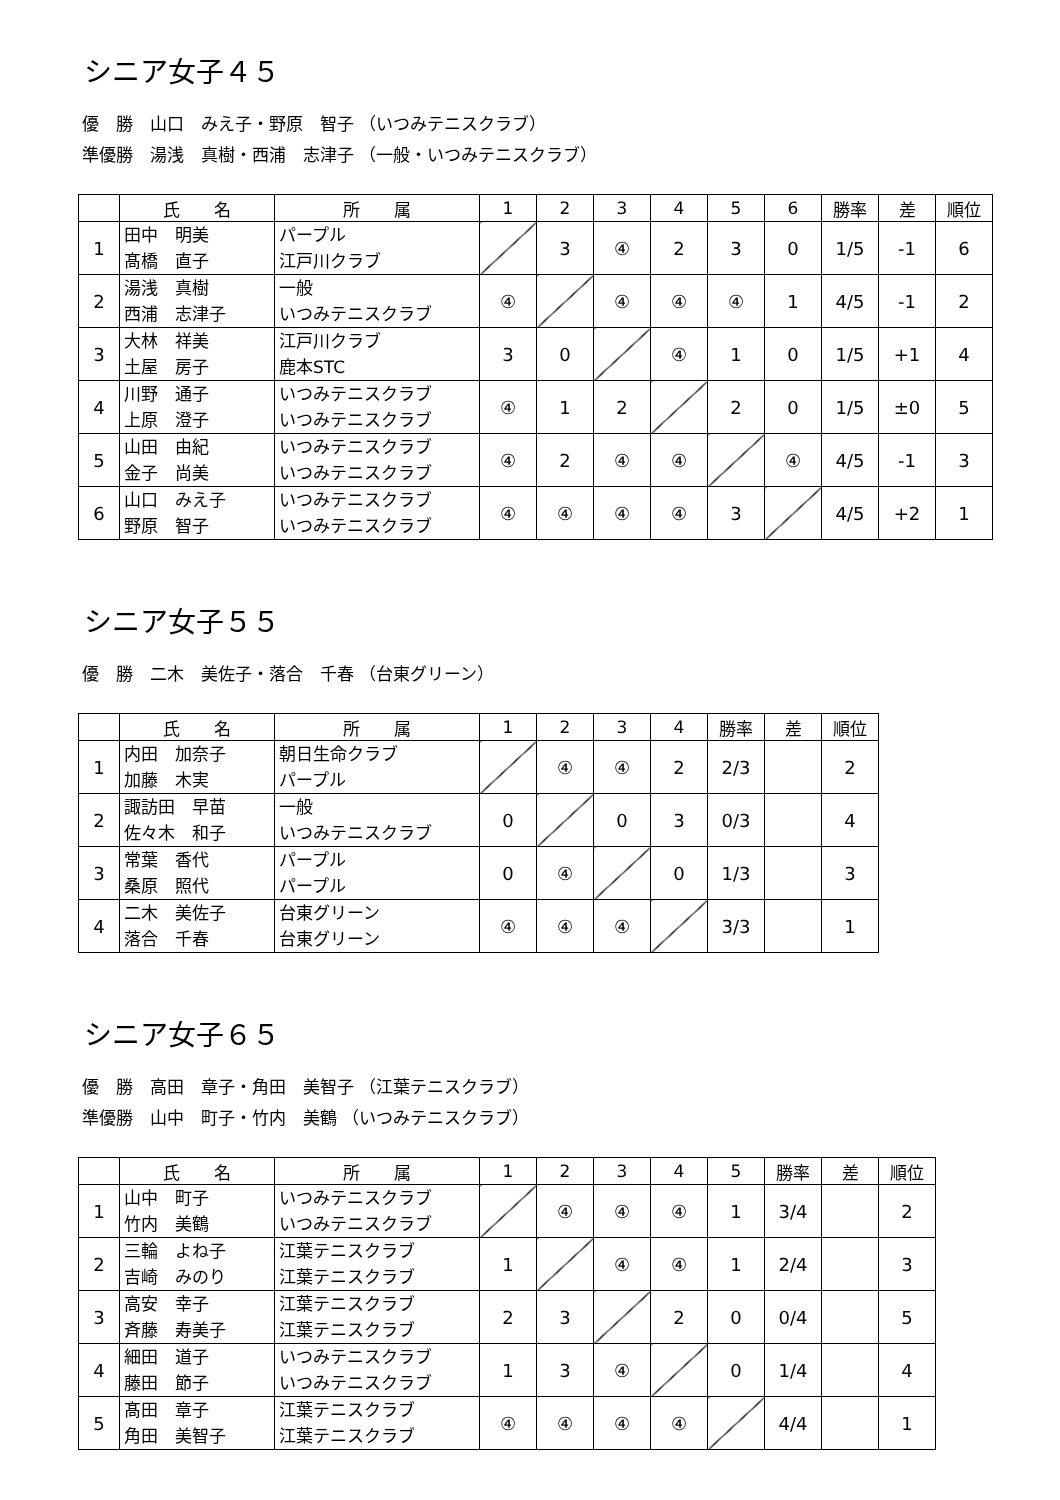シニア女子４５
優　勝　山口　みえ子・野原　智子 （いつみテニスクラブ）
準優勝　湯浅　真樹・西浦　志津子 （一般・いつみテニスクラブ）
| | 氏 名 | 所 属 | 1 | 2 | 3 | 4 | 5 | 6 | 勝率 | 差 | 順位 |
| --- | --- | --- | --- | --- | --- | --- | --- | --- | --- | --- | --- |
| 1 | 田中 明美 髙橋 直子 | パープル 江戸川クラブ | | 3 | ④ | 2 | 3 | 0 | 1/5 | -1 | 6 |
| 2 | 湯浅 真樹 西浦 志津子 | 一般 いつみテニスクラブ | ④ | | ④ | ④ | ④ | 1 | 4/5 | -1 | 2 |
| 3 | 大林 祥美 土屋 房子 | 江戸川クラブ 鹿本STC | 3 | 0 | | ④ | 1 | 0 | 1/5 | +1 | 4 |
| 4 | 川野 通子 上原 澄子 | いつみテニスクラブ いつみテニスクラブ | ④ | 1 | 2 | | 2 | 0 | 1/5 | ±0 | 5 |
| 5 | 山田 由紀 金子 尚美 | いつみテニスクラブ いつみテニスクラブ | ④ | 2 | ④ | ④ | | ④ | 4/5 | -1 | 3 |
| 6 | 山口 みえ子 野原 智子 | いつみテニスクラブ いつみテニスクラブ | ④ | ④ | ④ | ④ | 3 | | 4/5 | +2 | 1 |
シニア女子５５
優　勝　二木　美佐子・落合　千春 （台東グリーン）
| | 氏 名 | 所 属 | 1 | 2 | 3 | 4 | 勝率 | 差 | 順位 |
| --- | --- | --- | --- | --- | --- | --- | --- | --- | --- |
| 1 | 内田 加奈子 加藤 木実 | 朝日生命クラブ パープル | | ④ | ④ | 2 | 2/3 | | 2 |
| 2 | 諏訪田 早苗 佐々木 和子 | 一般 いつみテニスクラブ | 0 | | 0 | 3 | 0/3 | | 4 |
| 3 | 常葉 香代 桑原 照代 | パープル パープル | 0 | ④ | | 0 | 1/3 | | 3 |
| 4 | 二木 美佐子 落合 千春 | 台東グリーン 台東グリーン | ④ | ④ | ④ | | 3/3 | | 1 |
シニア女子６５
優　勝　高田　章子・角田　美智子 （江葉テニスクラブ）
準優勝　山中　町子・竹内　美鶴 （いつみテニスクラブ）
| | 氏 名 | 所 属 | 1 | 2 | 3 | 4 | 5 | 勝率 | 差 | 順位 |
| --- | --- | --- | --- | --- | --- | --- | --- | --- | --- | --- |
| 1 | 山中 町子 竹内 美鶴 | いつみテニスクラブ いつみテニスクラブ | | ④ | ④ | ④ | 1 | 3/4 | | 2 |
| 2 | 三輪 よね子 吉崎 みのり | 江葉テニスクラブ 江葉テニスクラブ | 1 | | ④ | ④ | 1 | 2/4 | | 3 |
| 3 | 高安 幸子 斉藤 寿美子 | 江葉テニスクラブ 江葉テニスクラブ | 2 | 3 | | 2 | 0 | 0/4 | | 5 |
| 4 | 細田 道子 藤田 節子 | いつみテニスクラブ いつみテニスクラブ | 1 | 3 | ④ | | 0 | 1/4 | | 4 |
| 5 | 髙田 章子 角田 美智子 | 江葉テニスクラブ 江葉テニスクラブ | ④ | ④ | ④ | ④ | | 4/4 | | 1 |